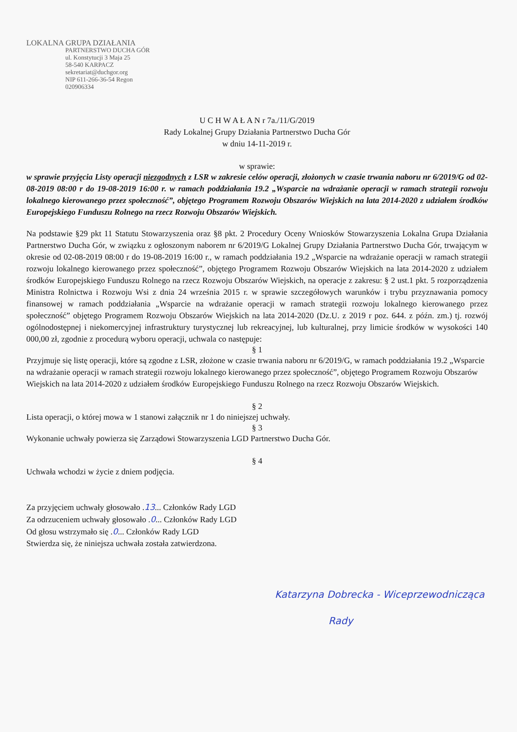LOKALNA GRUPA DZIAŁANIA
PARTNERSTWO DUCHA GÓR
ul. Konstytucji 3 Maja 25
58-540 KARPACZ
sekretariat@duchgor.org
NIP 611-266-36-54 Regon 020906334
U C H W A Ł A N r 7a./11/G/2019
Rady Lokalnej Grupy Działania Partnerstwo Ducha Gór
w dniu 14-11-2019 r.
w sprawie:
w sprawie przyjęcia Listy operacji niezgodnych z LSR w zakresie celów operacji, złożonych w czasie trwania naboru nr 6/2019/G od 02-08-2019 08:00 r do 19-08-2019 16:00 r. w ramach poddziałania 19.2 „Wsparcie na wdrażanie operacji w ramach strategii rozwoju lokalnego kierowanego przez społeczność”, objętego Programem Rozwoju Obszarów Wiejskich na lata 2014-2020 z udziałem środków Europejskiego Funduszu Rolnego na rzecz Rozwoju Obszarów Wiejskich.
Na podstawie §29 pkt 11 Statutu Stowarzyszenia oraz §8 pkt. 2 Procedury Oceny Wniosków Stowarzyszenia Lokalna Grupa Działania Partnerstwo Ducha Gór, w związku z ogłoszonym naborem nr 6/2019/G Lokalnej Grupy Działania Partnerstwo Ducha Gór, trwającym w okresie od 02-08-2019 08:00 r do 19-08-2019 16:00 r., w ramach poddziałania 19.2 „Wsparcie na wdrażanie operacji w ramach strategii rozwoju lokalnego kierowanego przez społeczność”, objętego Programem Rozwoju Obszarów Wiejskich na lata 2014-2020 z udziałem środków Europejskiego Funduszu Rolnego na rzecz Rozwoju Obszarów Wiejskich, na operacje z zakresu: § 2 ust.1 pkt. 5 rozporządzenia Ministra Rolnictwa i Rozwoju Wsi z dnia 24 września 2015 r. w sprawie szczegółowych warunków i trybu przyznawania pomocy finansowej w ramach poddziałania „Wsparcie na wdrażanie operacji w ramach strategii rozwoju lokalnego kierowanego przez społeczność” objętego Programem Rozwoju Obszarów Wiejskich na lata 2014-2020 (Dz.U. z 2019 r poz. 644. z późn. zm.) tj. rozwój ogólnodostępnej i niekomercyjnej infrastruktury turystycznej lub rekreacyjnej, lub kulturalnej, przy limicie środków w wysokości 140 000,00 zł, zgodnie z procedurą wyboru operacji, uchwala co następuje:
§ 1
Przyjmuje się listę operacji, które są zgodne z LSR, złożone w czasie trwania naboru nr 6/2019/G, w ramach poddziałania 19.2 „Wsparcie na wdrażanie operacji w ramach strategii rozwoju lokalnego kierowanego przez społeczność”, objętego Programem Rozwoju Obszarów Wiejskich na lata 2014-2020 z udziałem środków Europejskiego Funduszu Rolnego na rzecz Rozwoju Obszarów Wiejskich.
§ 2
Lista operacji, o której mowa w 1 stanowi załącznik nr 1 do niniejszej uchwały.
§ 3
Wykonanie uchwały powierza się Zarządowi Stowarzyszenia LGD Partnerstwo Ducha Gór.
§ 4
Uchwała wchodzi w życie z dniem podjęcia.
Za przyjęciem uchwały głosowało .13... Członków Rady LGD
Za odrzuceniem uchwały głosowało .0... Członków Rady LGD
Od głosu wstrzymało się .0... Członków Rady LGD
Stwierdza się, że niniejsza uchwała została zatwierdzona.
Katarzyna Dobrecka - Wiceprzewodnicząca
Rady